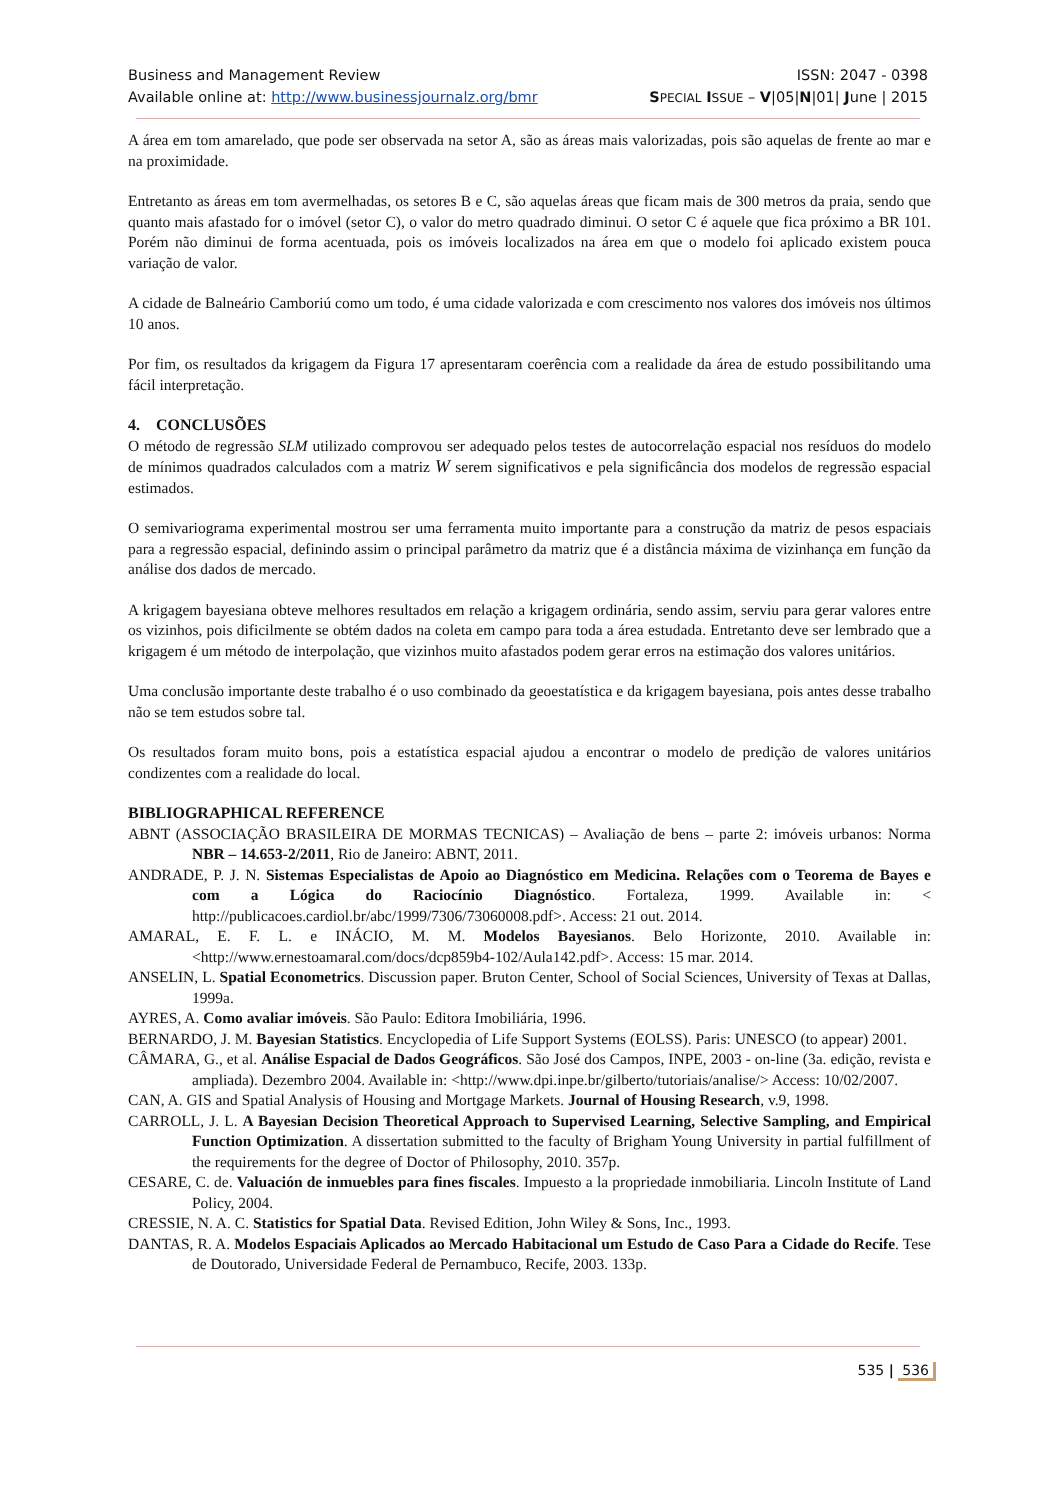Business and Management Review ISSN: 2047 - 0398
Available online at: http://www.businessjournalz.org/bmr SPECIAL ISSUE – V|05|N|01| June | 2015
A área em tom amarelado, que pode ser observada na setor A, são as áreas mais valorizadas, pois são aquelas de frente ao mar e na proximidade.
Entretanto as áreas em tom avermelhadas, os setores B e C, são aquelas áreas que ficam mais de 300 metros da praia, sendo que quanto mais afastado for o imóvel (setor C), o valor do metro quadrado diminui. O setor C é aquele que fica próximo a BR 101. Porém não diminui de forma acentuada, pois os imóveis localizados na área em que o modelo foi aplicado existem pouca variação de valor.
A cidade de Balneário Camboriú como um todo, é uma cidade valorizada e com crescimento nos valores dos imóveis nos últimos 10 anos.
Por fim, os resultados da krigagem da Figura 17 apresentaram coerência com a realidade da área de estudo possibilitando uma fácil interpretação.
4. CONCLUSÕES
O método de regressão SLM utilizado comprovou ser adequado pelos testes de autocorrelação espacial nos resíduos do modelo de mínimos quadrados calculados com a matriz W serem significativos e pela significância dos modelos de regressão espacial estimados.
O semivariograma experimental mostrou ser uma ferramenta muito importante para a construção da matriz de pesos espaciais para a regressão espacial, definindo assim o principal parâmetro da matriz que é a distância máxima de vizinhança em função da análise dos dados de mercado.
A krigagem bayesiana obteve melhores resultados em relação a krigagem ordinária, sendo assim, serviu para gerar valores entre os vizinhos, pois dificilmente se obtém dados na coleta em campo para toda a área estudada. Entretanto deve ser lembrado que a krigagem é um método de interpolação, que vizinhos muito afastados podem gerar erros na estimação dos valores unitários.
Uma conclusão importante deste trabalho é o uso combinado da geoestatística e da krigagem bayesiana, pois antes desse trabalho não se tem estudos sobre tal.
Os resultados foram muito bons, pois a estatística espacial ajudou a encontrar o modelo de predição de valores unitários condizentes com a realidade do local.
BIBLIOGRAPHICAL REFERENCE
ABNT (ASSOCIAÇÃO BRASILEIRA DE MORMAS TECNICAS) – Avaliação de bens – parte 2: imóveis urbanos: Norma NBR – 14.653-2/2011, Rio de Janeiro: ABNT, 2011.
ANDRADE, P. J. N. Sistemas Especialistas de Apoio ao Diagnóstico em Medicina. Relações com o Teorema de Bayes e com a Lógica do Raciocínio Diagnóstico. Fortaleza, 1999. Available in: < http://publicacoes.cardiol.br/abc/1999/7306/73060008.pdf>. Access: 21 out. 2014.
AMARAL, E. F. L. e INÁCIO, M. M. Modelos Bayesianos. Belo Horizonte, 2010. Available in: <http://www.ernestoamaral.com/docs/dcp859b4-102/Aula142.pdf>. Access: 15 mar. 2014.
ANSELIN, L. Spatial Econometrics. Discussion paper. Bruton Center, School of Social Sciences, University of Texas at Dallas, 1999a.
AYRES, A. Como avaliar imóveis. São Paulo: Editora Imobiliária, 1996.
BERNARDO, J. M. Bayesian Statistics. Encyclopedia of Life Support Systems (EOLSS). Paris: UNESCO (to appear) 2001.
CÂMARA, G., et al. Análise Espacial de Dados Geográficos. São José dos Campos, INPE, 2003 - on-line (3a. edição, revista e ampliada). Dezembro 2004. Available in: <http://www.dpi.inpe.br/gilberto/tutoriais/analise/> Access: 10/02/2007.
CAN, A. GIS and Spatial Analysis of Housing and Mortgage Markets. Journal of Housing Research, v.9, 1998.
CARROLL, J. L. A Bayesian Decision Theoretical Approach to Supervised Learning, Selective Sampling, and Empirical Function Optimization. A dissertation submitted to the faculty of Brigham Young University in partial fulfillment of the requirements for the degree of Doctor of Philosophy, 2010. 357p.
CESARE, C. de. Valuación de inmuebles para fines fiscales. Impuesto a la propriedade inmobiliaria. Lincoln Institute of Land Policy, 2004.
CRESSIE, N. A. C. Statistics for Spatial Data. Revised Edition, John Wiley & Sons, Inc., 1993.
DANTAS, R. A. Modelos Espaciais Aplicados ao Mercado Habitacional um Estudo de Caso Para a Cidade do Recife. Tese de Doutorado, Universidade Federal de Pernambuco, Recife, 2003. 133p.
535 | 536